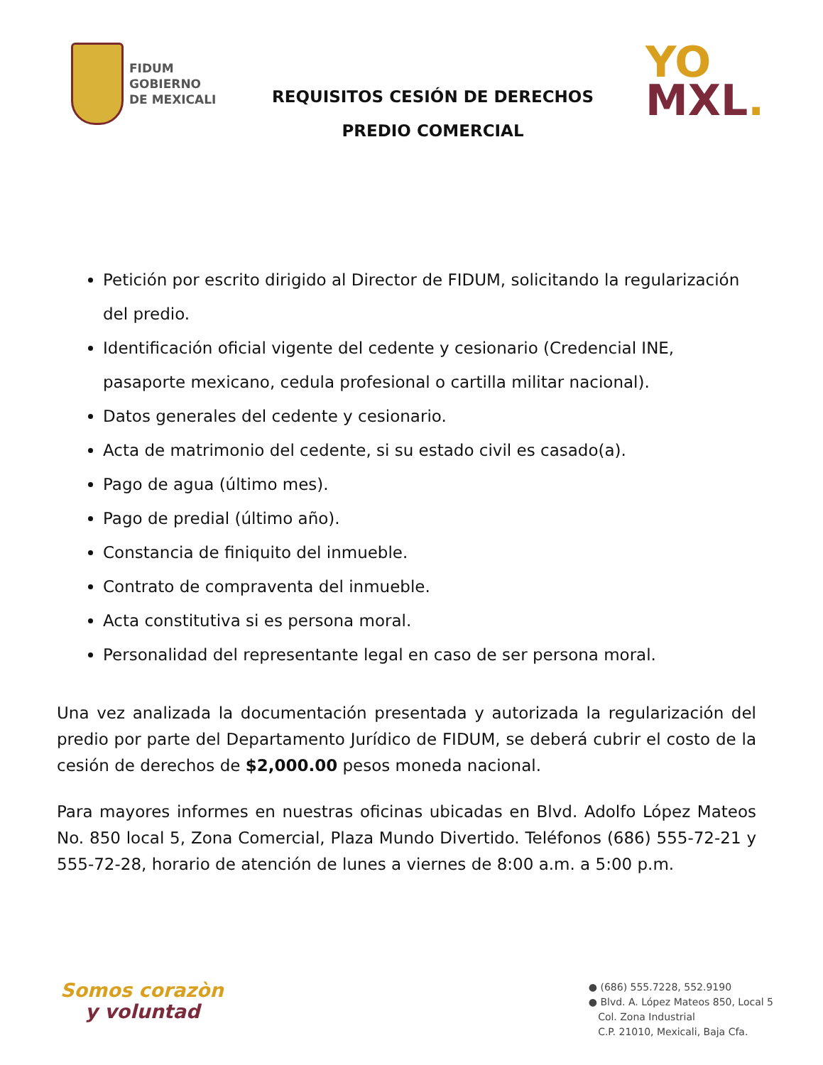FIDUM
GOBIERNO
DE MEXICALI
REQUISITOS CESIÓN DE DERECHOS
PREDIO COMERCIAL
YO
MXL.
Petición por escrito dirigido al Director de FIDUM, solicitando la regularización del predio.
Identificación oficial vigente del cedente y cesionario (Credencial INE, pasaporte mexicano, cedula profesional o cartilla militar nacional).
Datos generales del cedente y cesionario.
Acta de matrimonio del cedente, si su estado civil es casado(a).
Pago de agua (último mes).
Pago de predial (último año).
Constancia de finiquito del inmueble.
Contrato de compraventa del inmueble.
Acta constitutiva si es persona moral.
Personalidad del representante legal en caso de ser persona moral.
Una vez analizada la documentación presentada y autorizada la regularización del predio por parte del Departamento Jurídico de FIDUM, se deberá cubrir el costo de la cesión de derechos de $2,000.00 pesos moneda nacional.
Para mayores informes en nuestras oficinas ubicadas en Blvd. Adolfo López Mateos No. 850 local 5, Zona Comercial, Plaza Mundo Divertido. Teléfonos (686) 555-72-21 y 555-72-28, horario de atención de lunes a viernes de 8:00 a.m. a 5:00 p.m.
Somos corazòn
y voluntad
● (686) 555.7228, 552.9190
● Blvd. A. López Mateos 850, Local 5
Col. Zona Industrial
C.P. 21010, Mexicali, Baja Cfa.